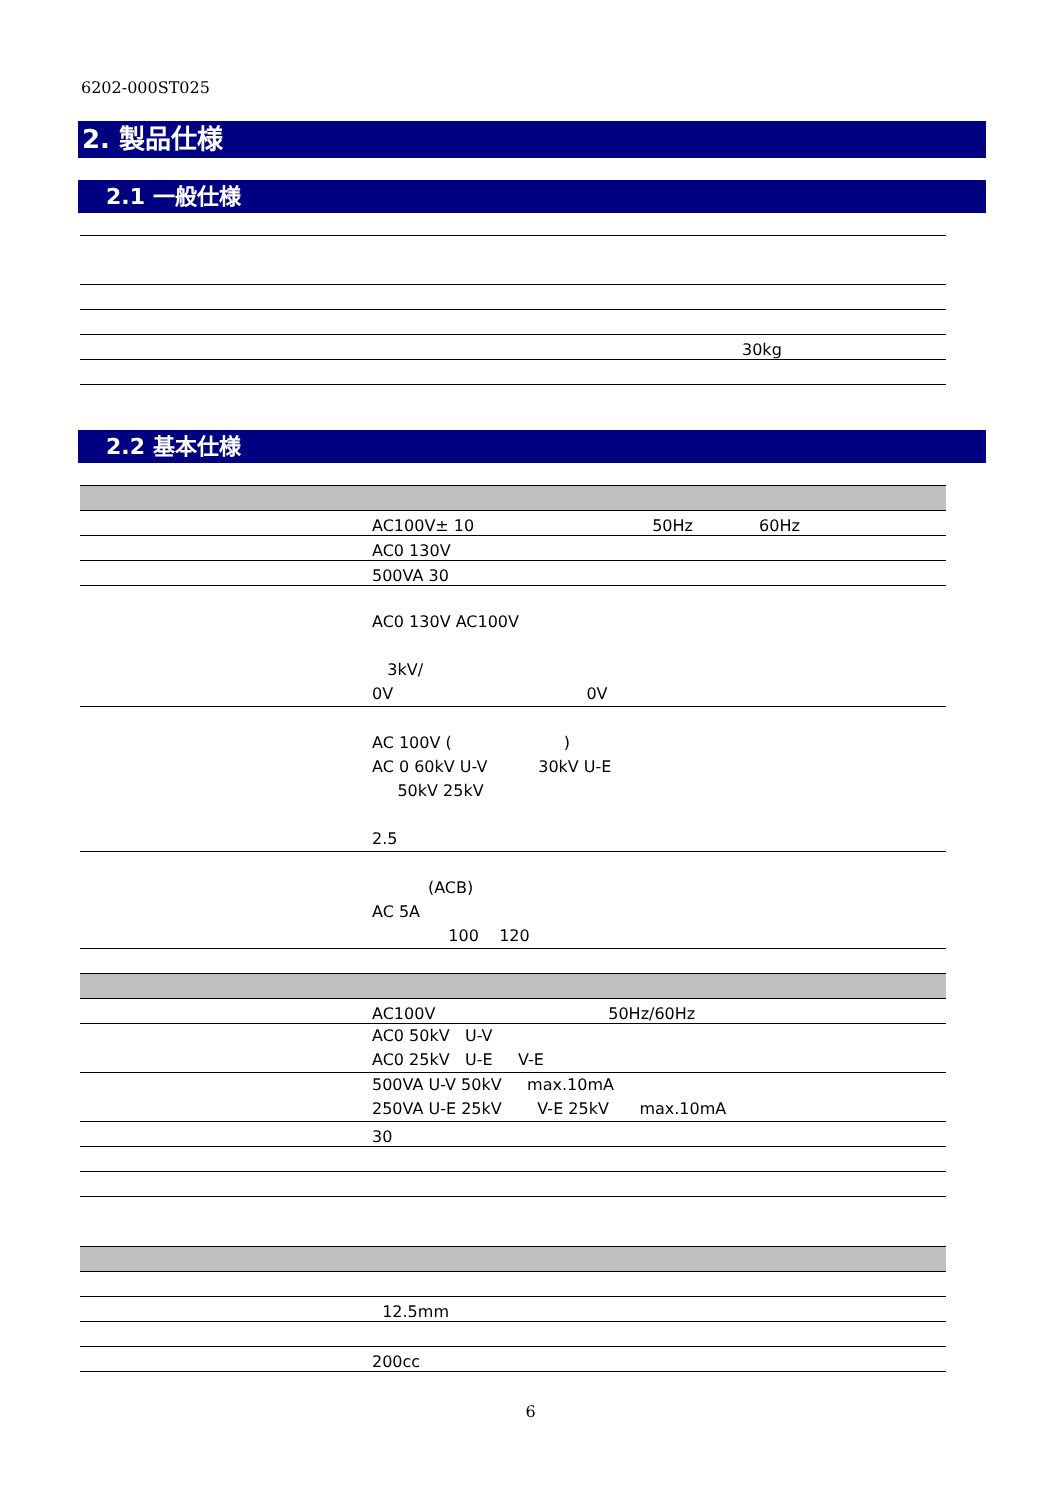6202-000ST025
2. 製品仕様
2.1 一般仕様
| | 30kg |
2.2 基本仕様
| | AC100V± 10 50Hz 60Hz |
| | AC0 130V |
| | 500VA 30 |
| | AC0 130V AC100V 3kV/ 0V 0V |
| | AC 100V ( ) AC 0 60kV U-V 30kV U-E 50kV 25kV 2.5 |
| | (ACB) AC 5A 100 120 |
| | AC100V 50Hz/60Hz |
| | AC0 50kV U-V AC0 25kV U-E V-E |
| | 500VA U-V 50kV max.10mA 250VA U-E 25kV V-E 25kV max.10mA |
| | 30 |
| | 12.5mm |
| | 200cc |
6